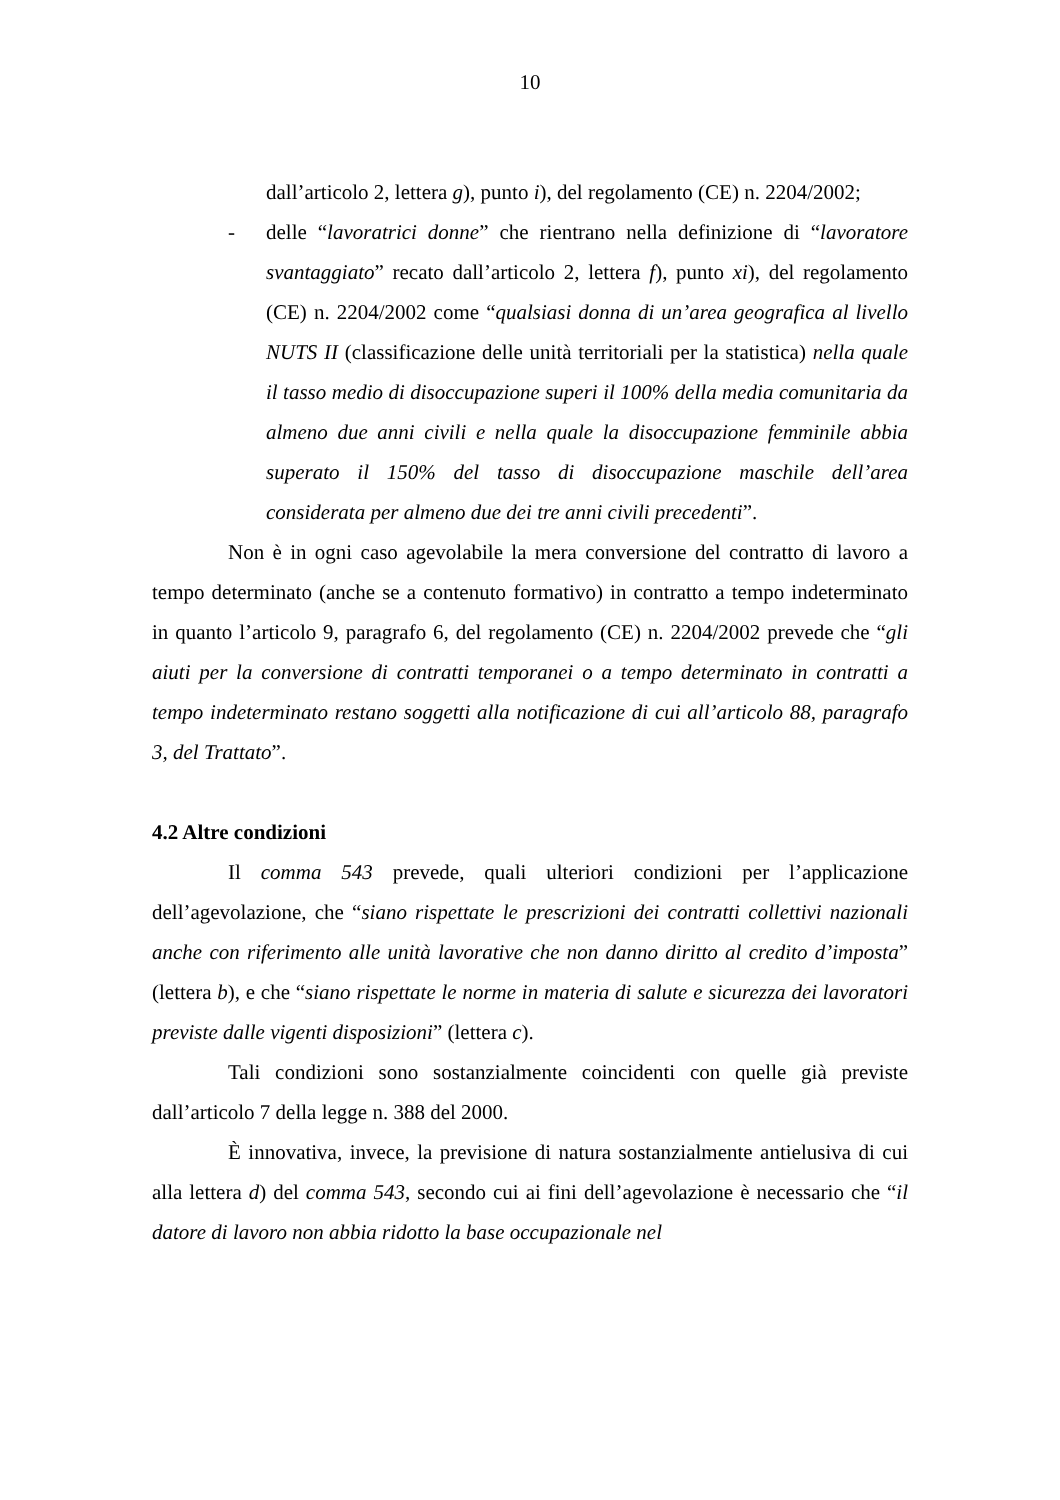10
dall’articolo 2, lettera g), punto i), del regolamento (CE) n. 2204/2002;
- delle “lavoratrici donne” che rientrano nella definizione di “lavoratore svantaggiato” recato dall’articolo 2, lettera f), punto xi), del regolamento (CE) n. 2204/2002 come “qualsiasi donna di un’area geografica al livello NUTS II (classificazione delle unità territoriali per la statistica) nella quale il tasso medio di disoccupazione superi il 100% della media comunitaria da almeno due anni civili e nella quale la disoccupazione femminile abbia superato il 150% del tasso di disoccupazione maschile dell’area considerata per almeno due dei tre anni civili precedenti”.
Non è in ogni caso agevolabile la mera conversione del contratto di lavoro a tempo determinato (anche se a contenuto formativo) in contratto a tempo indeterminato in quanto l’articolo 9, paragrafo 6, del regolamento (CE) n. 2204/2002 prevede che “gli aiuti per la conversione di contratti temporanei o a tempo determinato in contratti a tempo indeterminato restano soggetti alla notificazione di cui all’articolo 88, paragrafo 3, del Trattato”.
4.2 Altre condizioni
Il comma 543 prevede, quali ulteriori condizioni per l’applicazione dell’agevolazione, che “siano rispettate le prescrizioni dei contratti collettivi nazionali anche con riferimento alle unità lavorative che non danno diritto al credito d’imposta” (lettera b), e che “siano rispettate le norme in materia di salute e sicurezza dei lavoratori previste dalle vigenti disposizioni” (lettera c).
Tali condizioni sono sostanzialmente coincidenti con quelle già previste dall’articolo 7 della legge n. 388 del 2000.
È innovativa, invece, la previsione di natura sostanzialmente antielusiva di cui alla lettera d) del comma 543, secondo cui ai fini dell’agevolazione è necessario che “il datore di lavoro non abbia ridotto la base occupazionale nel